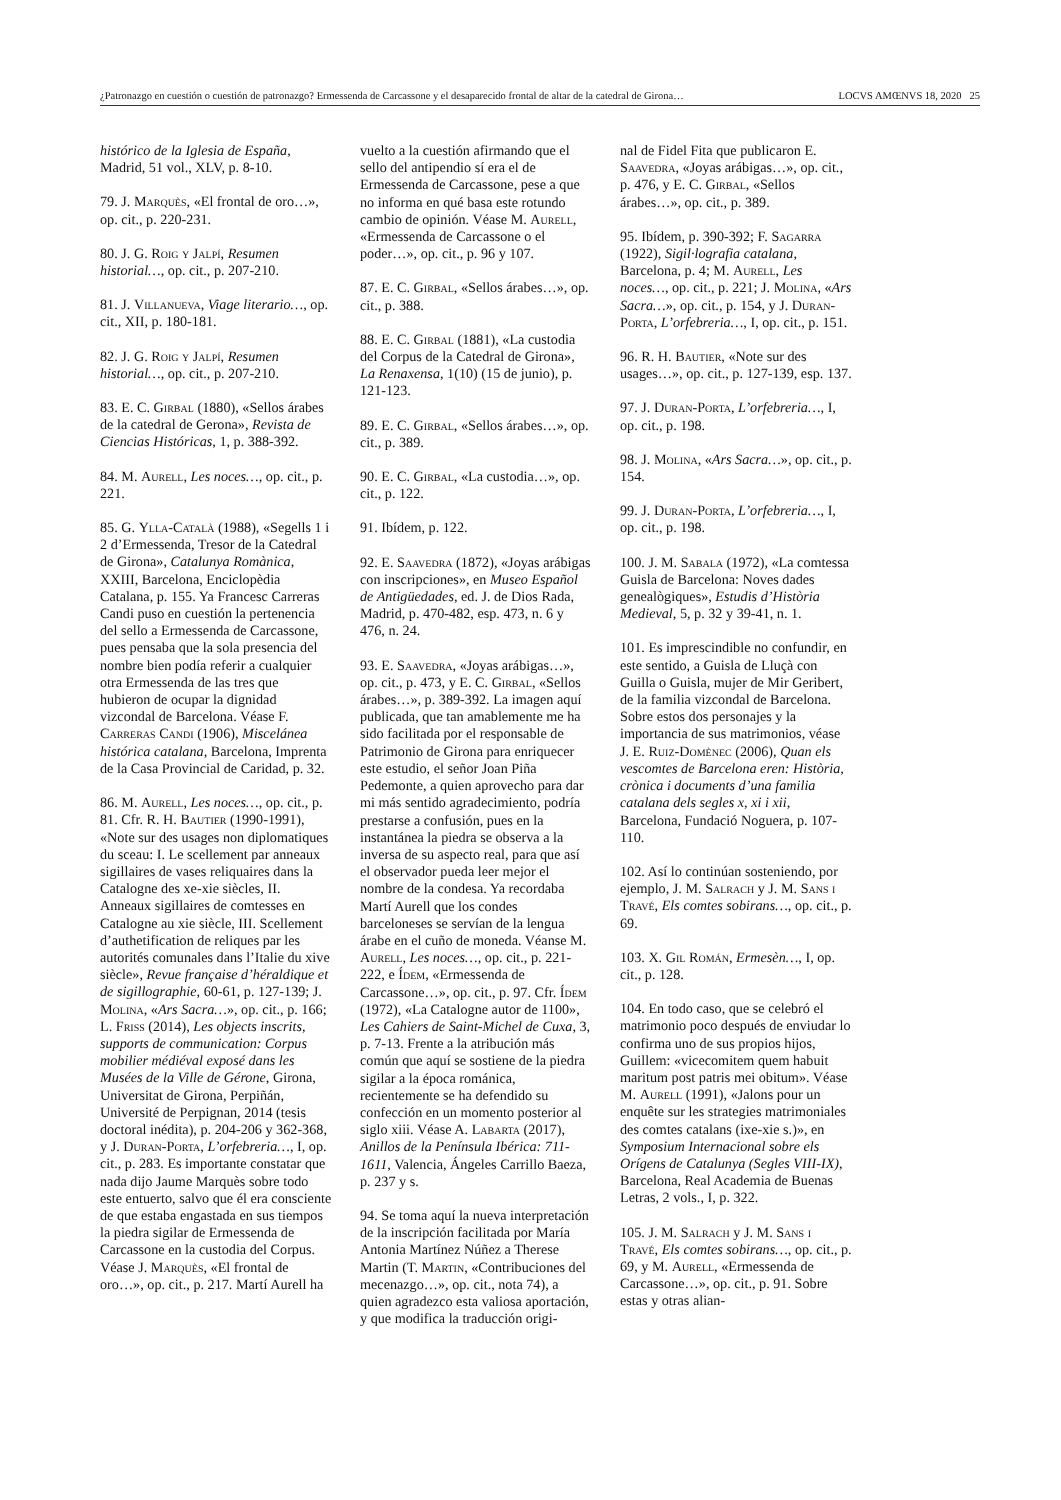¿Patronazgo en cuestión o cuestión de patronazgo? Ermessenda de Carcassone y el desaparecido frontal de altar de la catedral de Girona… LOCVS AMŒNVS 18, 2020 25
histórico de la Iglesia de España, Madrid, 51 vol., XLV, p. 8-10.
79. J. Marquès, «El frontal de oro…», op. cit., p. 220-231.
80. J. G. Roig y Jalpí, Resumen historial…, op. cit., p. 207-210.
81. J. Villanueva, Viage literario…, op. cit., XII, p. 180-181.
82. J. G. Roig y Jalpí, Resumen historial…, op. cit., p. 207-210.
83. E. C. Girbal (1880), «Sellos árabes de la catedral de Gerona», Revista de Ciencias Históricas, 1, p. 388-392.
84. M. Aurell, Les noces…, op. cit., p. 221.
85. G. Ylla-Català (1988), «Segells 1 i 2 d’Ermessenda, Tresor de la Catedral de Girona», Catalunya Romànica, XXIII, Barcelona, Enciclopèdia Catalana, p. 155. Ya Francesc Carreras Candi puso en cuestión la pertenencia del sello a Ermessenda de Carcassone, pues pensaba que la sola presencia del nombre bien podía referir a cualquier otra Ermessenda de las tres que hubieron de ocupar la dignidad vizcondal de Barcelona. Véase F. Carreras Candi (1906), Miscelánea histórica catalana, Barcelona, Imprenta de la Casa Provincial de Caridad, p. 32.
86. M. Aurell, Les noces…, op. cit., p. 81. Cfr. R. H. Bautier (1990-1991), «Note sur des usages non diplomatiques du sceau: I. Le scellement par anneaux sigillaires de vases reliquaires dans la Catalogne des xe-xie siècles, II. Anneaux sigillaires de comtesses en Catalogne au xie siècle, III. Scellement d’authetification de reliques par les autorités comunales dans l’Italie du xive siècle», Revue française d’héraldique et de sigillographie, 60-61, p. 127-139; J. Molina, «Ars Sacra…», op. cit., p. 166; L. Friss (2014), Les objects inscrits, supports de communication: Corpus mobilier médiéval exposé dans les Musées de la Ville de Gérone, Girona, Universitat de Girona, Perpiñán, Université de Perpignan, 2014 (tesis doctoral inédita), p. 204-206 y 362-368, y J. Duran-Porta, L’orfebreria…, I, op. cit., p. 283. Es importante constatar que nada dijo Jaume Marquès sobre todo este entuerto, salvo que él era consciente de que estaba engastada en sus tiempos la piedra sigilar de Ermessenda de Carcassone en la custodia del Corpus. Véase J. Marquès, «El frontal de oro…», op. cit., p. 217. Martí Aurell ha
vuelto a la cuestión afirmando que el sello del antipendio sí era el de Ermessenda de Carcassone, pese a que no informa en qué basa este rotundo cambio de opinión. Véase M. Aurell, «Ermessenda de Carcassone o el poder…», op. cit., p. 96 y 107.
87. E. C. Girbal, «Sellos árabes…», op. cit., p. 388.
88. E. C. Girbal (1881), «La custodia del Corpus de la Catedral de Girona», La Renaxensa, 1(10) (15 de junio), p. 121-123.
89. E. C. Girbal, «Sellos árabes…», op. cit., p. 389.
90. E. C. Girbal, «La custodia…», op. cit., p. 122.
91. Ibídem, p. 122.
92. E. Saavedra (1872), «Joyas arábigas con inscripciones», en Museo Español de Antigüedades, ed. J. de Dios Rada, Madrid, p. 470-482, esp. 473, n. 6 y 476, n. 24.
93. E. Saavedra, «Joyas arábigas…», op. cit., p. 473, y E. C. Girbal, «Sellos árabes…», p. 389-392. La imagen aquí publicada, que tan amablemente me ha sido facilitada por el responsable de Patrimonio de Girona para enriquecer este estudio, el señor Joan Piña Pedemonte, a quien aprovecho para dar mi más sentido agradecimiento, podría prestarse a confusión, pues en la instantánea la piedra se observa a la inversa de su aspecto real, para que así el observador pueda leer mejor el nombre de la condesa. Ya recordaba Martí Aurell que los condes barceloneses se servían de la lengua árabe en el cuño de moneda. Véanse M. Aurell, Les noces…, op. cit., p. 221-222, e Ídem, «Ermessenda de Carcassone…», op. cit., p. 97. Cfr. Ídem (1972), «La Catalogne autor de 1100», Les Cahiers de Saint-Michel de Cuxa, 3, p. 7-13. Frente a la atribución más común que aquí se sostiene de la piedra sigilar a la época románica, recientemente se ha defendido su confección en un momento posterior al siglo xiii. Véase A. Labarta (2017), Anillos de la Península Ibérica: 711-1611, Valencia, Ángeles Carrillo Baeza, p. 237 y s.
94. Se toma aquí la nueva interpretación de la inscripción facilitada por María Antonia Martínez Núñez a Therese Martin (T. Martin, «Contribuciones del mecenazgo…», op. cit., nota 74), a quien agradezco esta valiosa aportación, y que modifica la traducción origi-
nal de Fidel Fita que publicaron E. Saavedra, «Joyas arábigas…», op. cit., p. 476, y E. C. Girbal, «Sellos árabes…», op. cit., p. 389.
95. Ibídem, p. 390-392; F. Sagarra (1922), Sigil·lografia catalana, Barcelona, p. 4; M. Aurell, Les noces…, op. cit., p. 221; J. Molina, «Ars Sacra…», op. cit., p. 154, y J. Duran-Porta, L’orfebreria…, I, op. cit., p. 151.
96. R. H. Bautier, «Note sur des usages…», op. cit., p. 127-139, esp. 137.
97. J. Duran-Porta, L’orfebreria…, I, op. cit., p. 198.
98. J. Molina, «Ars Sacra…», op. cit., p. 154.
99. J. Duran-Porta, L’orfebreria…, I, op. cit., p. 198.
100. J. M. Sabala (1972), «La comtessa Guisla de Barcelona: Noves dades genealògiques», Estudis d’Història Medieval, 5, p. 32 y 39-41, n. 1.
101. Es imprescindible no confundir, en este sentido, a Guisla de Lluçà con Guilla o Guisla, mujer de Mir Geribert, de la familia vizcondal de Barcelona. Sobre estos dos personajes y la importancia de sus matrimonios, véase J. E. Ruiz-Domènec (2006), Quan els vescomtes de Barcelona eren: Història, crònica i documents d’una familia catalana dels segles x, xi i xii, Barcelona, Fundació Noguera, p. 107-110.
102. Así lo continúan sosteniendo, por ejemplo, J. M. Salrach y J. M. Sans i Travé, Els comtes sobirans…, op. cit., p. 69.
103. X. Gil Román, Ermesèn…, I, op. cit., p. 128.
104. En todo caso, que se celebró el matrimonio poco después de enviudar lo confirma uno de sus propios hijos, Guillem: «vicecomitem quem habuit maritum post patris mei obitum». Véase M. Aurell (1991), «Jalons pour un enquête sur les strategies matrimoniales des comtes catalans (ixe-xie s.)», en Symposium Internacional sobre els Orígens de Catalunya (Segles VIII-IX), Barcelona, Real Academia de Buenas Letras, 2 vols., I, p. 322.
105. J. M. Salrach y J. M. Sans i Travé, Els comtes sobirans…, op. cit., p. 69, y M. Aurell, «Ermessenda de Carcassone…», op. cit., p. 91. Sobre estas y otras alian-